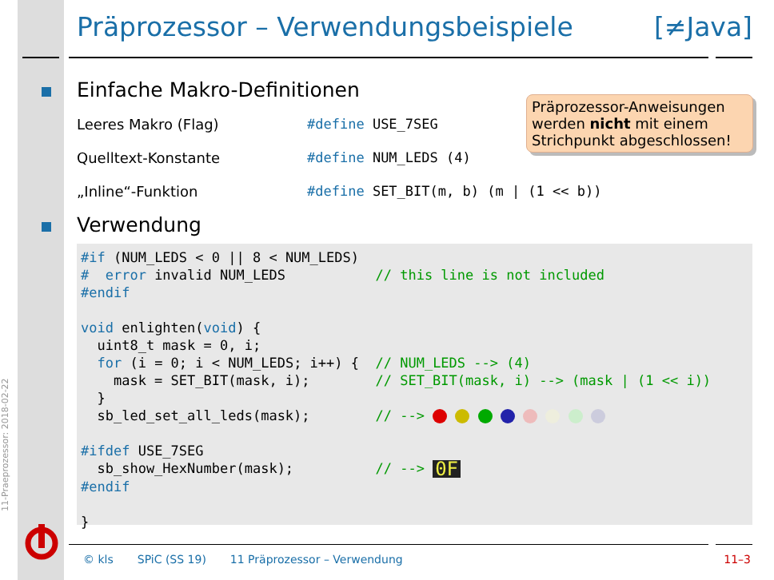Präprozessor – Verwendungsbeispiele [≠Java]
Einfache Makro-Definitionen
Leeres Makro (Flag) #define USE_7SEG
Quelltext-Konstante #define NUM_LEDS (4)
„Inline“-Funktion #define SET_BIT(m, b) (m | (1 << b))
Präprozessor-Anweisungen werden nicht mit einem Strichpunkt abgeschlossen!
Verwendung
#if (NUM_LEDS < 0 || 8 < NUM_LEDS)
#  error invalid NUM_LEDS           // this line is not included
#endif

void enlighten(void) {
  uint8_t mask = 0, i;
  for (i = 0; i < NUM_LEDS; i++) {  // NUM_LEDS --> (4)
    mask = SET_BIT(mask, i);        // SET_BIT(mask, i) --> (mask | (1 << i))
  }
  sb_led_set_all_leds(mask);        // -->        

#ifdef USE_7SEG
  sb_show_HexNumber(mask);          // --> 0F
#endif

}
11-Praeprozessor: 2018-02-22
© kls SPiC (SS 19) 11 Präprozessor – Verwendung 11–3